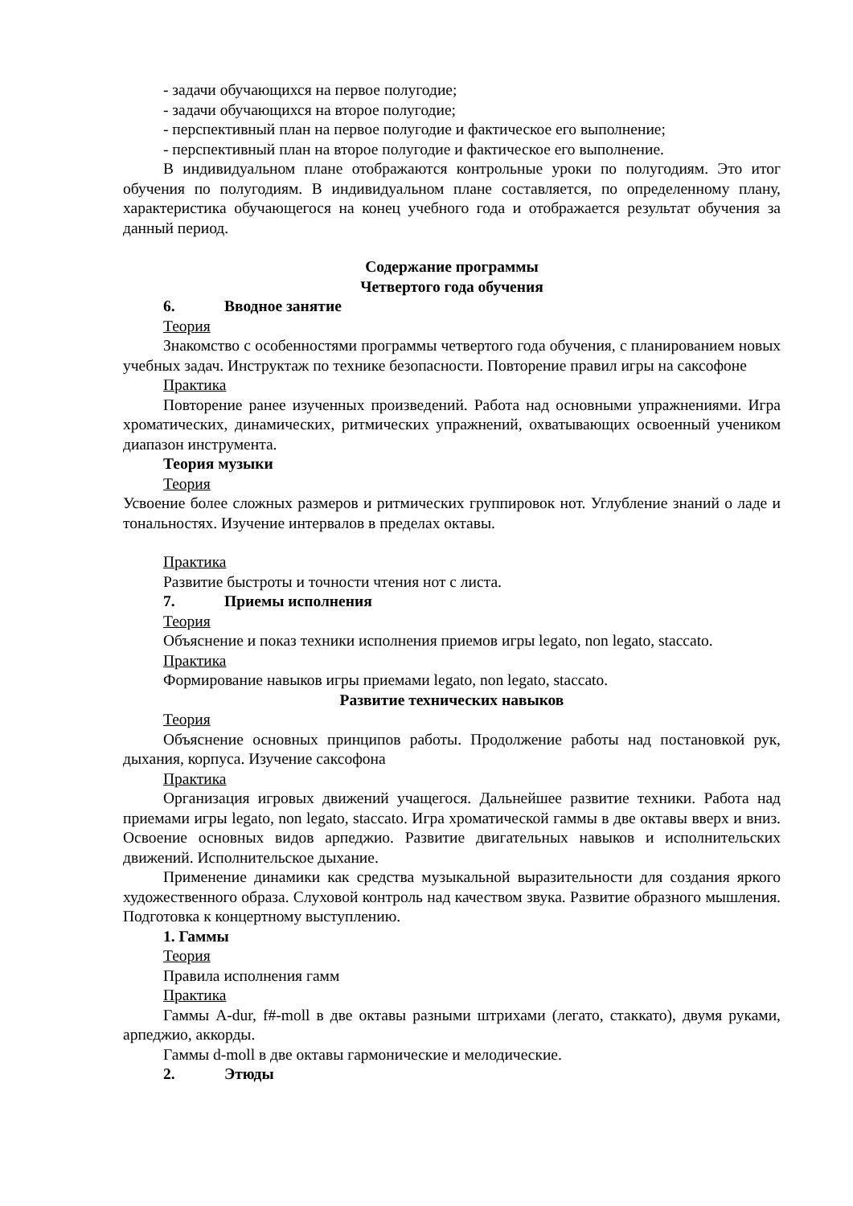- задачи обучающихся на первое полугодие;
- задачи обучающихся на второе полугодие;
- перспективный план на первое полугодие и фактическое его выполнение;
- перспективный план на второе полугодие и фактическое его выполнение.
В индивидуальном плане отображаются контрольные уроки по полугодиям. Это итог обучения по полугодиям. В индивидуальном плане составляется, по определенному плану, характеристика обучающегося на конец учебного года и отображается результат обучения за данный период.
Содержание программы
Четвертого года обучения
6. Вводное занятие
Теория
Знакомство с особенностями программы четвертого года обучения, с планированием новых учебных задач. Инструктаж по технике безопасности. Повторение правил игры на саксофоне
Практика
Повторение ранее изученных произведений. Работа над основными упражнениями. Игра хроматических, динамических, ритмических упражнений, охватывающих освоенный учеником диапазон инструмента.
Теория музыки
Теория
Усвоение более сложных размеров и ритмических группировок нот. Углубление знаний о ладе и тональностях. Изучение интервалов в пределах октавы.
Практика
Развитие быстроты и точности чтения нот с листа.
7. Приемы исполнения
Теория
Объяснение и показ техники исполнения приемов игры legato, non legato, staccato.
Практика
Формирование навыков игры приемами legato, non legato, staccato.
Развитие технических навыков
Теория
Объяснение основных принципов работы. Продолжение работы над постановкой рук, дыхания, корпуса. Изучение саксофона
Практика
Организация игровых движений учащегося. Дальнейшее развитие техники. Работа над приемами игры legato, non legato, staccato. Игра хроматической гаммы в две октавы вверх и вниз. Освоение основных видов арпеджио. Развитие двигательных навыков и исполнительских движений. Исполнительское дыхание.
Применение динамики как средства музыкальной выразительности для создания яркого художественного образа. Слуховой контроль над качеством звука. Развитие образного мышления. Подготовка к концертному выступлению.
1. Гаммы
Теория
Правила исполнения гамм
Практика
Гаммы A-dur, f#-moll в две октавы разными штрихами (легато, стаккато), двумя руками, арпеджио, аккорды.
Гаммы d-moll в две октавы гармонические и мелодические.
2. Этюды